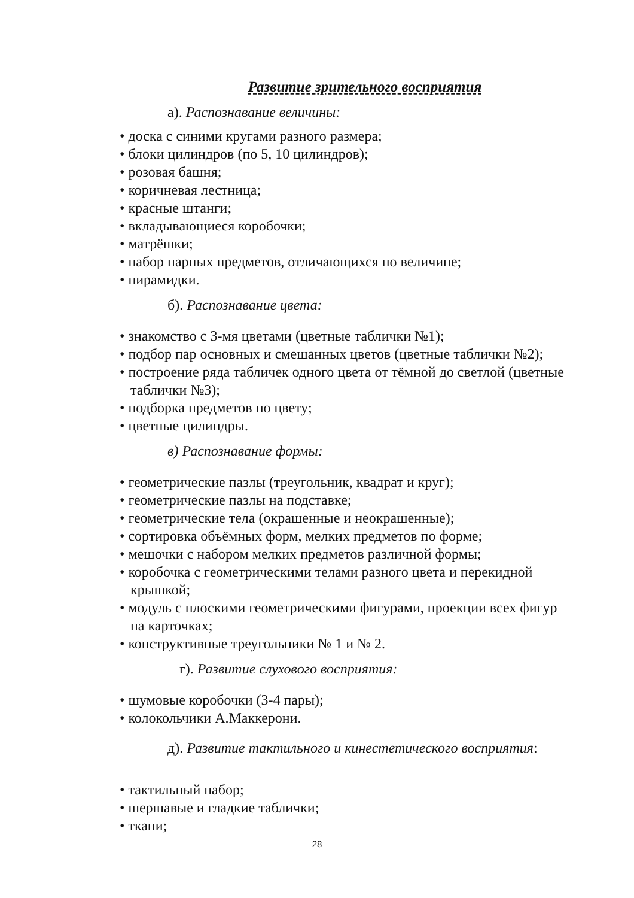Развитие зрительного восприятия
а). Распознавание величины:
• доска с синими кругами разного размера;
• блоки цилиндров (по 5, 10 цилиндров);
• розовая башня;
• коричневая лестница;
• красные штанги;
• вкладывающиеся коробочки;
• матрёшки;
• набор парных предметов, отличающихся по величине;
• пирамидки.
б). Распознавание цвета:
• знакомство с 3-мя цветами (цветные таблички №1);
• подбор пар основных и смешанных цветов (цветные таблички №2);
• построение ряда табличек одного цвета от тёмной до светлой (цветные таблички №3);
• подборка предметов по цвету;
• цветные цилиндры.
в) Распознавание формы:
• геометрические пазлы (треугольник, квадрат и круг);
• геометрические пазлы на подставке;
• геометрические тела (окрашенные и неокрашенные);
• сортировка объёмных форм, мелких предметов по форме;
• мешочки с набором мелких предметов различной формы;
• коробочка с геометрическими телами разного цвета и перекидной крышкой;
• модуль с плоскими геометрическими фигурами, проекции всех фигур на карточках;
• конструктивные треугольники № 1 и № 2.
г). Развитие слухового восприятия:
• шумовые коробочки (3-4 пары);
• колокольчики А.Маккерони.
д). Развитие тактильного и кинестетического восприятия:
• тактильный набор;
• шершавые и гладкие таблички;
• ткани;
28